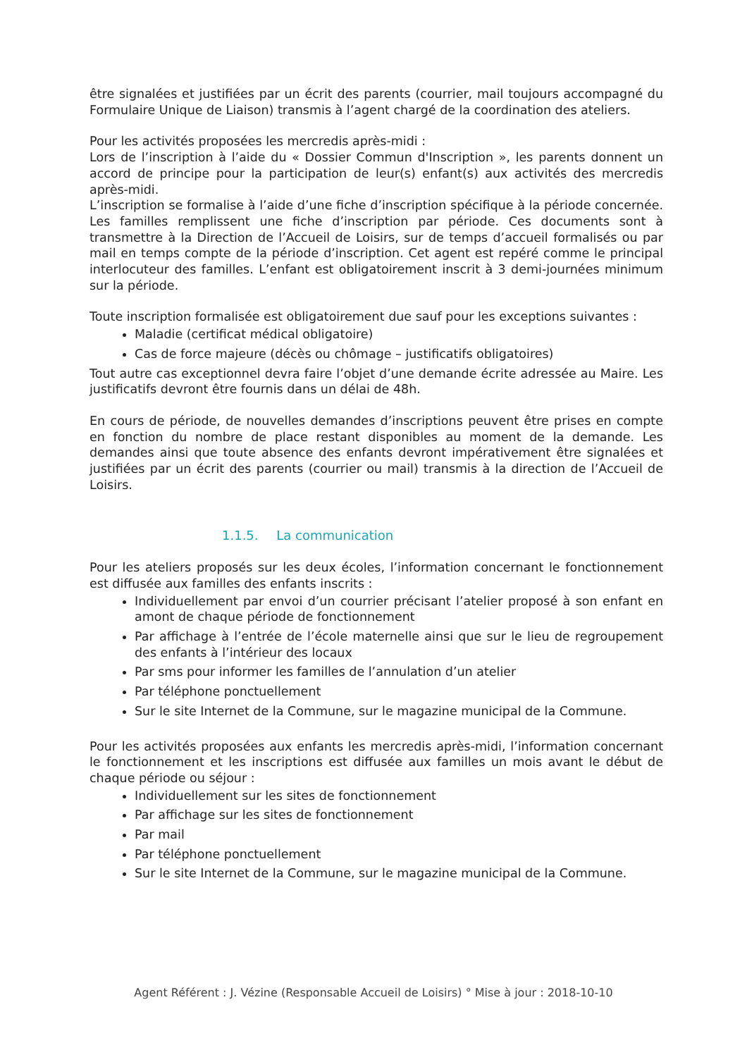être signalées et justifiées par un écrit des parents (courrier, mail toujours accompagné du Formulaire Unique de Liaison) transmis à l’agent chargé de la coordination des ateliers.
Pour les activités proposées les mercredis après-midi :
Lors de l’inscription à l’aide du « Dossier Commun d'Inscription », les parents donnent un accord de principe pour la participation de leur(s) enfant(s) aux activités des mercredis après-midi.
L’inscription se formalise à l’aide d’une fiche d’inscription spécifique à la période concernée. Les familles remplissent une fiche d’inscription par période. Ces documents sont à transmettre à la Direction de l’Accueil de Loisirs, sur de temps d’accueil formalisés ou par mail en temps compte de la période d’inscription. Cet agent est repéré comme le principal interlocuteur des familles. L’enfant est obligatoirement inscrit à 3 demi-journées minimum sur la période.
Toute inscription formalisée est obligatoirement due sauf pour les exceptions suivantes :
Maladie (certificat médical obligatoire)
Cas de force majeure (décès ou chômage – justificatifs obligatoires)
Tout autre cas exceptionnel devra faire l’objet d’une demande écrite adressée au Maire. Les justificatifs devront être fournis dans un délai de 48h.
En cours de période, de nouvelles demandes d’inscriptions peuvent être prises en compte en fonction du nombre de place restant disponibles au moment de la demande. Les demandes ainsi que toute absence des enfants devront impérativement être signalées et justifiées par un écrit des parents (courrier ou mail) transmis à la direction de l’Accueil de Loisirs.
1.1.5. La communication
Pour les ateliers proposés sur les deux écoles, l’information concernant le fonctionnement est diffusée aux familles des enfants inscrits :
Individuellement par envoi d’un courrier précisant l’atelier proposé à son enfant en amont de chaque période de fonctionnement
Par affichage à l’entrée de l’école maternelle ainsi que sur le lieu de regroupement des enfants à l’intérieur des locaux
Par sms pour informer les familles de l’annulation d’un atelier
Par téléphone ponctuellement
Sur le site Internet de la Commune, sur le magazine municipal de la Commune.
Pour les activités proposées aux enfants les mercredis après-midi, l’information concernant le fonctionnement et les inscriptions est diffusée aux familles un mois avant le début de chaque période ou séjour :
Individuellement sur les sites de fonctionnement
Par affichage sur les sites de fonctionnement
Par mail
Par téléphone ponctuellement
Sur le site Internet de la Commune, sur le magazine municipal de la Commune.
Agent Référent : J. Vézine (Responsable Accueil de Loisirs) ° Mise à jour : 2018-10-10